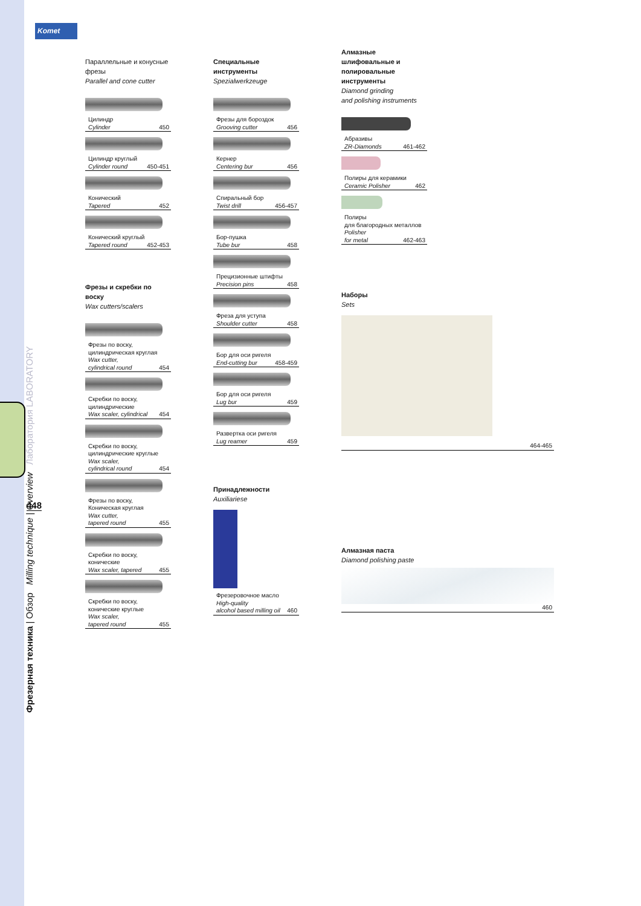Komet
Фрезерная техника | Обзор Milling technique | Overview Лаборатория LABORATORY
448
Параллельные и конусные фрезы
Parallel and cone cutter
Цилиндр
Cylinder 450
Цилиндр круглый
Cylinder round 450-451
Конический
Tapered 452
Конический круглый
Tapered round 452-453
Фрезы и скребки по воску
Wax cutters/scalers
Фрезы по воску,
цилиндрическая круглая
Wax cutter,
cylindrical round 454
Скребки по воску,
цилиндрические
Wax scaler, cylindrical 454
Скребки по воску,
цилиндрические круглые
Wax scaler,
cylindrical round 454
Фрезы по воску,
Коническая круглая
Wax cutter,
tapered round 455
Скребки по воску,
конические
Wax scaler, tapered 455
Скребки по воску,
конические круглые
Wax scaler,
tapered round 455
Специальные инструменты
Spezialwerkzeuge
Фрезы для бороздок
Grooving cutter 456
Кернер
Centering bur 456
Спиральный бор
Twist drill 456-457
Бор-пушка
Tube bur 458
Прецизионные штифты
Precision pins 458
Фреза для уступа
Shoulder cutter 458
Бор для оси ригеля
End-cutting bur 458-459
Бор для оси ригеля
Lug bur 459
Развертка оси ригеля
Lug reamer 459
Принадлежности
Auxiliariese
Фрезеровочное масло
High-quality
alcohol based milling oil 460
Алмазные шлифовальные и полировальные инструменты
Diamond grinding
and polishing instruments
Абразивы
ZR-Diamonds 461-462
Полиры для керамики
Ceramic Polisher 462
Полиры
для благородных металлов
Polisher
for metal 462-463
Наборы
Sets
464-465
Алмазная паста
Diamond polishing paste
460